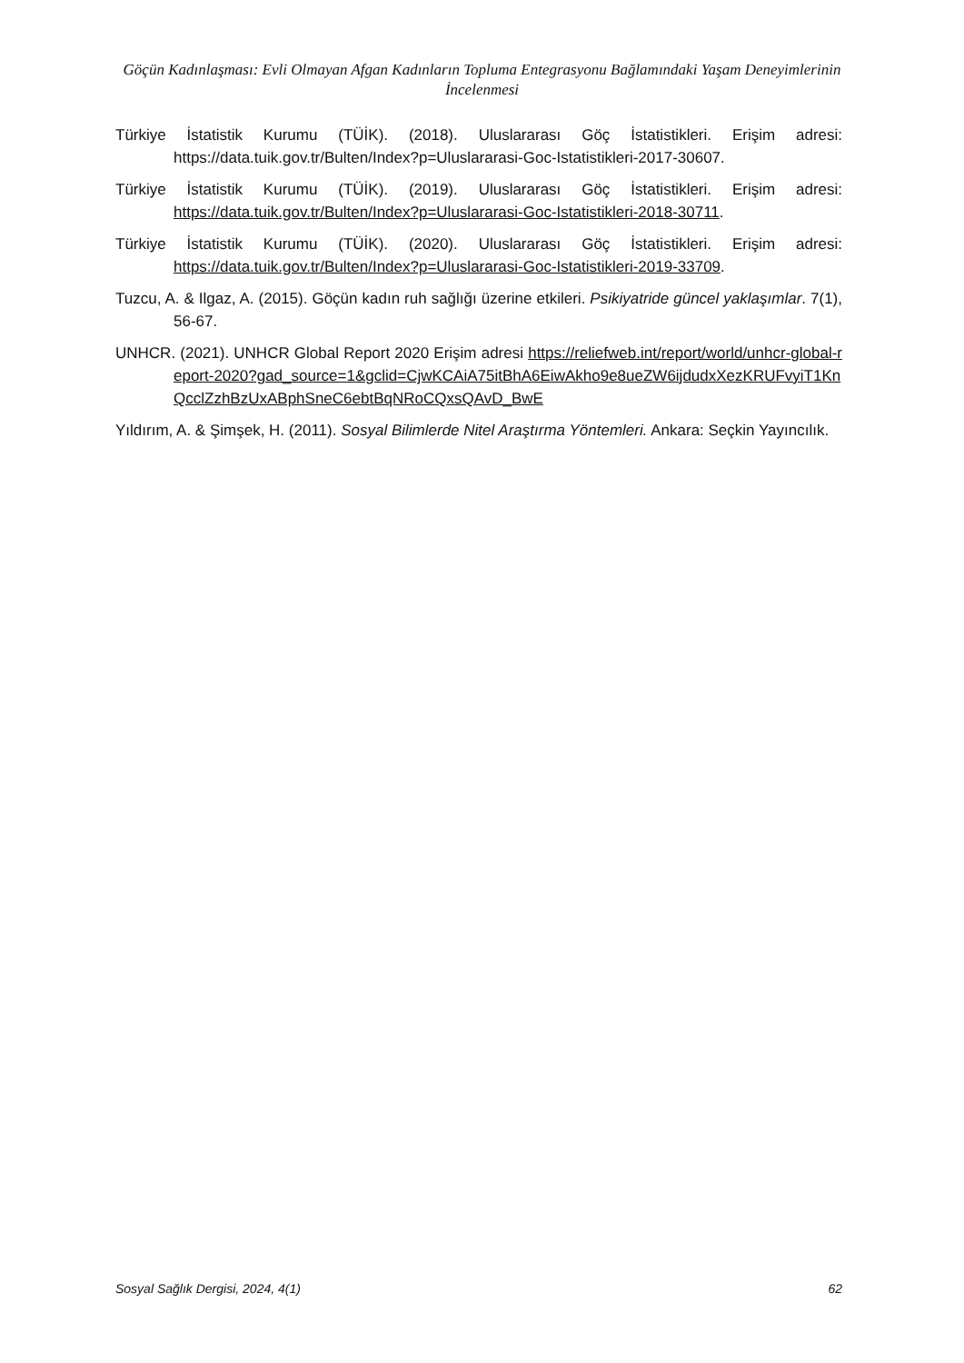Göçün Kadınlaşması: Evli Olmayan Afgan Kadınların Topluma Entegrasyonu Bağlamındaki Yaşam Deneyimlerinin İncelenmesi
Türkiye İstatistik Kurumu (TÜİK). (2018). Uluslararası Göç İstatistikleri. Erişim adresi: https://data.tuik.gov.tr/Bulten/Index?p=Uluslararasi-Goc-Istatistikleri-2017-30607.
Türkiye İstatistik Kurumu (TÜİK). (2019). Uluslararası Göç İstatistikleri. Erişim adresi: https://data.tuik.gov.tr/Bulten/Index?p=Uluslararasi-Goc-Istatistikleri-2018-30711.
Türkiye İstatistik Kurumu (TÜİK). (2020). Uluslararası Göç İstatistikleri. Erişim adresi: https://data.tuik.gov.tr/Bulten/Index?p=Uluslararasi-Goc-Istatistikleri-2019-33709.
Tuzcu, A. & Ilgaz, A. (2015). Göçün kadın ruh sağlığı üzerine etkileri. Psikiyatride güncel yaklaşımlar. 7(1), 56-67.
UNHCR. (2021). UNHCR Global Report 2020 Erişim adresi https://reliefweb.int/report/world/unhcr-global-report-2020?gad_source=1&gclid=CjwKCAiA75itBhA6EiwAkho9e8ueZW6ijdudxXezKRUFvyiT1KnQcclZzhBzUxABphSneC6ebtBqNRoCQxsQAvD_BwE
Yıldırım, A. & Şimşek, H. (2011). Sosyal Bilimlerde Nitel Araştırma Yöntemleri. Ankara: Seçkin Yayıncılık.
Sosyal Sağlık Dergisi, 2024, 4(1) 62